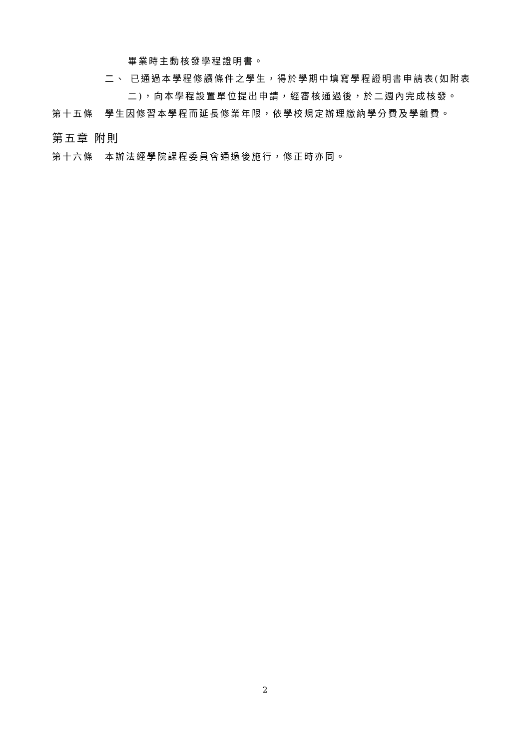畢業時主動核發學程證明書。
二、 已通過本學程修讀條件之學生，得於學期中填寫學程證明書申請表(如附表
二)，向本學程設置單位提出申請，經審核通過後，於二週內完成核發。
第十五條 學生因修習本學程而延長修業年限，依學校規定辦理繳納學分費及學雜費。
第五章 附則
第十六條 本辦法經學院課程委員會通過後施行，修正時亦同。
2